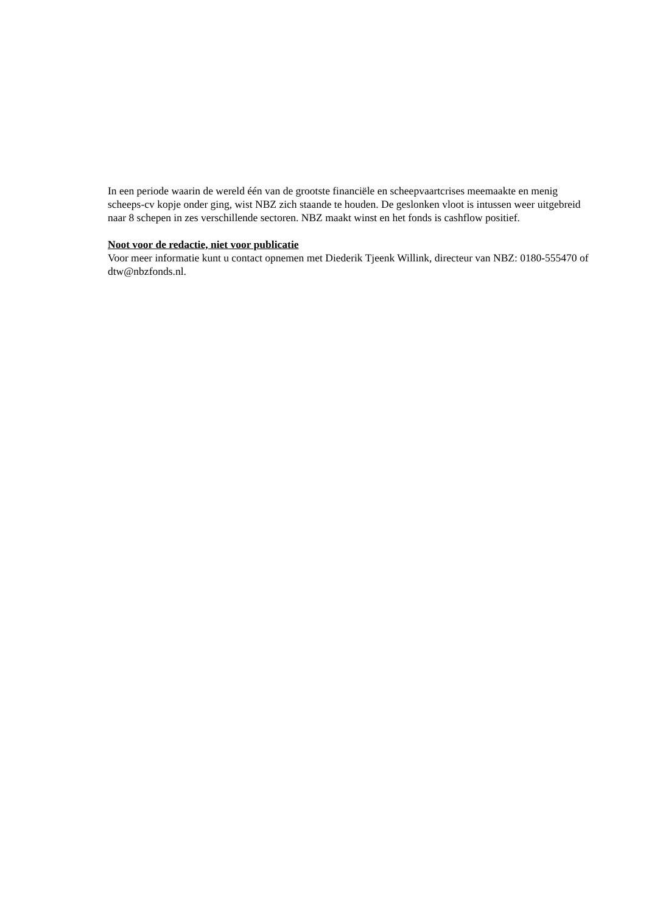In een periode waarin de wereld één van de grootste financiële en scheepvaartcrises meemaakte en menig scheeps-cv kopje onder ging, wist NBZ zich staande te houden. De geslonken vloot is intussen weer uitgebreid naar 8 schepen in zes verschillende sectoren. NBZ maakt winst en het fonds is cashflow positief.
Noot voor de redactie, niet voor publicatie
Voor meer informatie kunt u contact opnemen met Diederik Tjeenk Willink, directeur van NBZ: 0180-555470 of dtw@nbzfonds.nl.